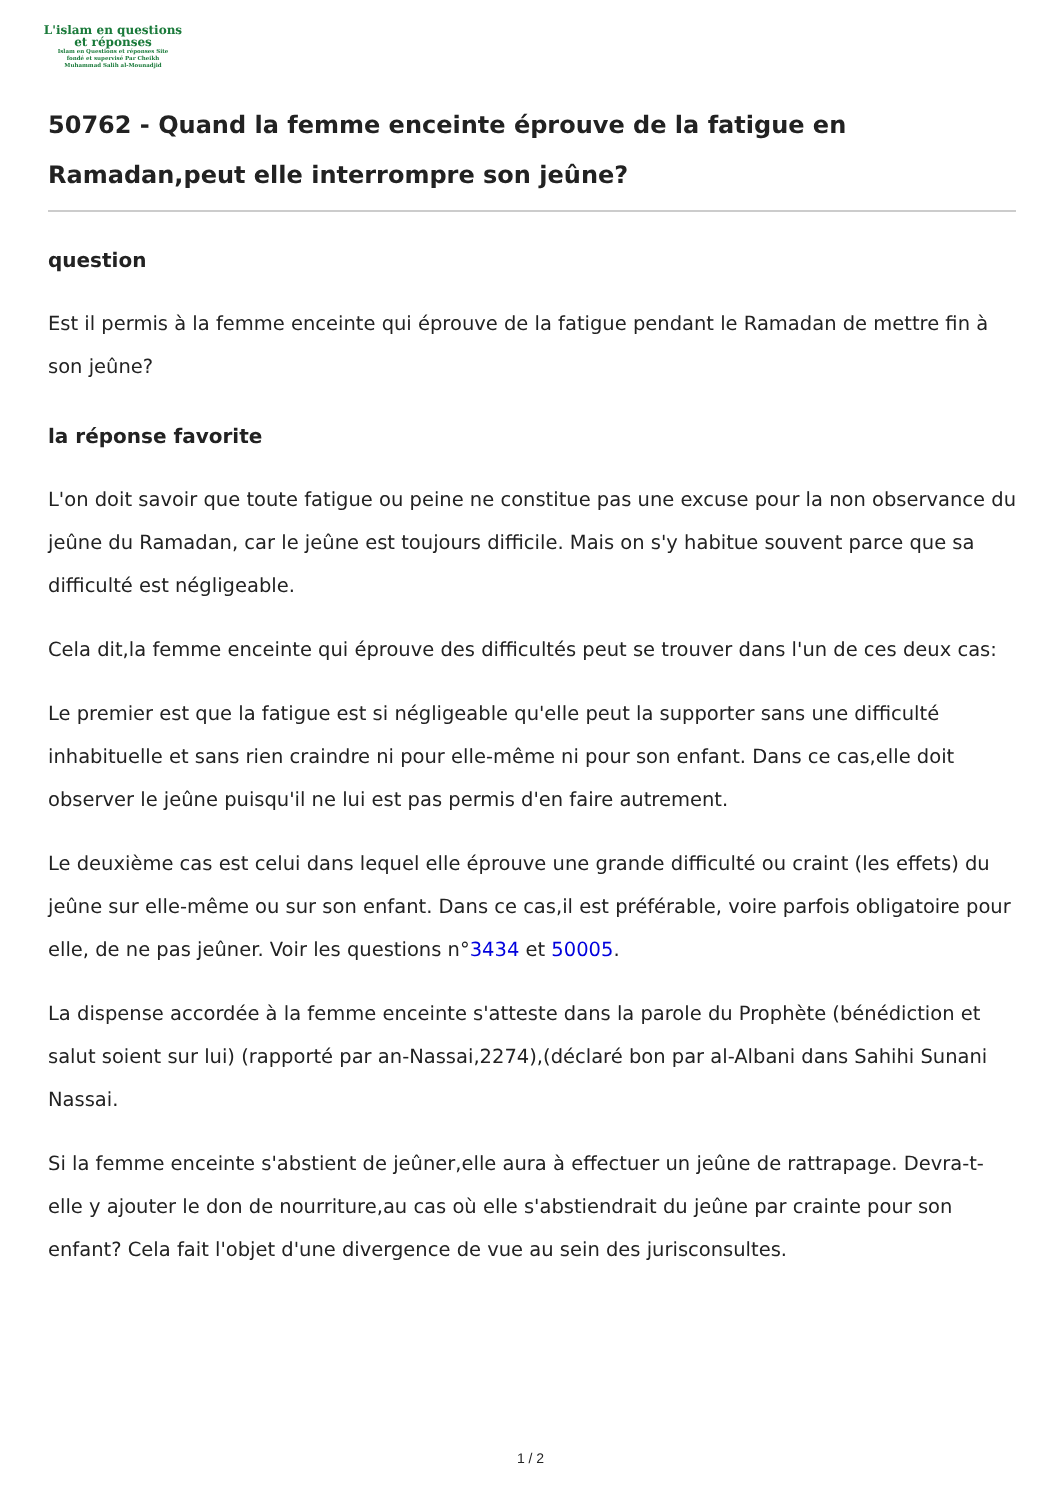L'islam en questions
et réponses
Islam en Questions et réponses Site
fondé et supervisé Par Cheikh
Muhammad Salih al-Mounadjid
50762 - Quand la femme enceinte éprouve de la fatigue en Ramadan,peut elle interrompre son jeûne?
question
Est il permis à la femme enceinte qui éprouve de la fatigue pendant le Ramadan de mettre fin à son jeûne?
la réponse favorite
L'on doit savoir que toute fatigue ou peine ne constitue pas une excuse pour la non observance du jeûne du Ramadan, car le jeûne est toujours difficile. Mais on s'y habitue souvent parce que sa difficulté est négligeable.
Cela dit,la femme enceinte qui éprouve des difficultés peut se trouver dans l'un de ces deux cas:
Le premier est que la fatigue est si négligeable qu'elle peut la supporter sans une difficulté inhabituelle et sans rien craindre ni pour elle-même ni pour son enfant. Dans ce cas,elle doit observer le jeûne puisqu'il ne lui est pas permis d'en faire autrement.
Le deuxième cas est celui dans lequel elle éprouve une grande difficulté ou craint (les effets) du jeûne sur elle-même ou sur son enfant. Dans ce cas,il est préférable, voire parfois obligatoire pour elle, de ne pas jeûner. Voir les questions n°3434 et 50005.
La dispense accordée à la femme enceinte s'atteste dans la parole du Prophète (bénédiction et salut soient sur lui) (rapporté par an-Nassai,2274),(déclaré bon par al-Albani dans Sahihi Sunani Nassai.
Si la femme enceinte s'abstient de jeûner,elle aura à effectuer un jeûne de rattrapage. Devra-t-elle y ajouter le don de nourriture,au cas où elle s'abstiendrait du jeûne par crainte pour son enfant? Cela fait l'objet d'une divergence de vue au sein des jurisconsultes.
1 / 2